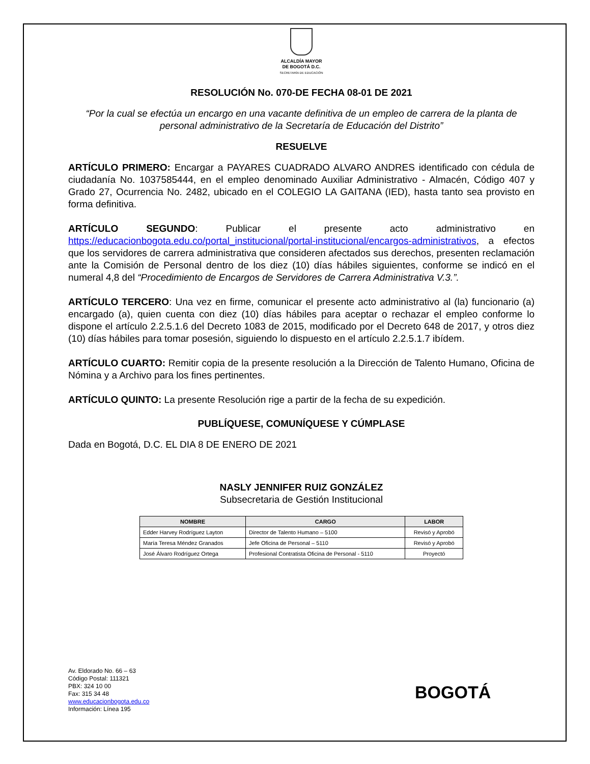ALCALDÍA MAYOR
DE BOGOTÁ D.C.
SECRETARÍA DE EDUCACIÓN
RESOLUCIÓN No. 070-DE FECHA 08-01 DE 2021
“Por la cual se efectúa un encargo en una vacante definitiva de un empleo de carrera de la planta de personal administrativo de la Secretaría de Educación del Distrito”
RESUELVE
ARTÍCULO PRIMERO: Encargar a PAYARES CUADRADO ALVARO ANDRES identificado con cédula de ciudadanía No. 1037585444, en el empleo denominado Auxiliar Administrativo - Almacén, Código 407 y Grado 27, Ocurrencia No. 2482, ubicado en el COLEGIO LA GAITANA (IED), hasta tanto sea provisto en forma definitiva.
ARTÍCULO SEGUNDO: Publicar el presente acto administrativo en https://educacionbogota.edu.co/portal_institucional/portal-institucional/encargos-administrativos, a efectos que los servidores de carrera administrativa que consideren afectados sus derechos, presenten reclamación ante la Comisión de Personal dentro de los diez (10) días hábiles siguientes, conforme se indicó en el numeral 4,8 del “Procedimiento de Encargos de Servidores de Carrera Administrativa V.3.”.
ARTÍCULO TERCERO: Una vez en firme, comunicar el presente acto administrativo al (la) funcionario (a) encargado (a), quien cuenta con diez (10) días hábiles para aceptar o rechazar el empleo conforme lo dispone el artículo 2.2.5.1.6 del Decreto 1083 de 2015, modificado por el Decreto 648 de 2017, y otros diez (10) días hábiles para tomar posesión, siguiendo lo dispuesto en el artículo 2.2.5.1.7 ibídem.
ARTÍCULO CUARTO: Remitir copia de la presente resolución a la Dirección de Talento Humano, Oficina de Nómina y a Archivo para los fines pertinentes.
ARTÍCULO QUINTO: La presente Resolución rige a partir de la fecha de su expedición.
PUBLÍQUESE, COMUNÍQUESE Y CÚMPLASE
Dada en Bogotá, D.C. EL DIA 8 DE ENERO DE 2021
NASLY JENNIFER RUIZ GONZÁLEZ
Subsecretaria de Gestión Institucional
| NOMBRE | CARGO | LABOR |
| --- | --- | --- |
| Edder Harvey Rodríguez Layton | Director de Talento Humano – 5100 | Revisó y Aprobó |
| María Teresa Méndez Granados | Jefe Oficina de Personal – 5110 | Revisó y Aprobó |
| José Álvaro Rodríguez Ortega | Profesional Contratista Oficina de Personal - 5110 | Proyectó |
Av. Eldorado No. 66 – 63
Código Postal: 111321
PBX: 324 10 00
Fax: 315 34 48
www.educacionbogota.edu.co
Información: Línea 195
BOGOTÁ